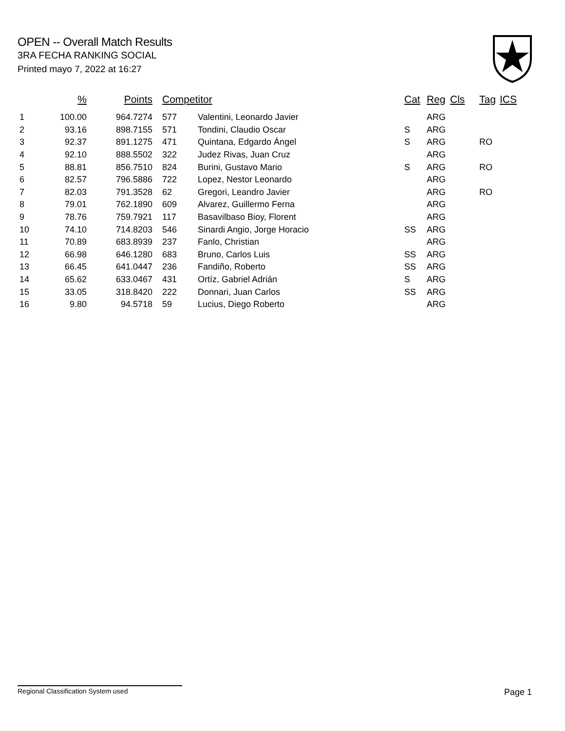OPEN -- Overall Match Results
3RA FECHA RANKING SOCIAL
Printed mayo 7, 2022 at 16:27
| | % | Points | Competitor | | Cat | Reg | Cls | Tag | ICS |
| --- | --- | --- | --- | --- | --- | --- | --- | --- | --- |
| 1 | 100.00 | 964.7274 | 577 | Valentini, Leonardo Javier | | ARG | | | |
| 2 | 93.16 | 898.7155 | 571 | Tondini, Claudio Oscar | S | ARG | | | |
| 3 | 92.37 | 891.1275 | 471 | Quintana, Edgardo Ángel | S | ARG | | RO | |
| 4 | 92.10 | 888.5502 | 322 | Judez Rivas, Juan Cruz | | ARG | | | |
| 5 | 88.81 | 856.7510 | 824 | Burini, Gustavo Mario | S | ARG | | RO | |
| 6 | 82.57 | 796.5886 | 722 | Lopez, Nestor Leonardo | | ARG | | | |
| 7 | 82.03 | 791.3528 | 62 | Gregori, Leandro Javier | | ARG | | RO | |
| 8 | 79.01 | 762.1890 | 609 | Alvarez, Guillermo Ferna | | ARG | | | |
| 9 | 78.76 | 759.7921 | 117 | Basavilbaso Bioy, Florent | | ARG | | | |
| 10 | 74.10 | 714.8203 | 546 | Sinardi Angio, Jorge Horacio | SS | ARG | | | |
| 11 | 70.89 | 683.8939 | 237 | Fanlo, Christian | | ARG | | | |
| 12 | 66.98 | 646.1280 | 683 | Bruno, Carlos Luis | SS | ARG | | | |
| 13 | 66.45 | 641.0447 | 236 | Fandiño, Roberto | SS | ARG | | | |
| 14 | 65.62 | 633.0467 | 431 | Ortíz, Gabriel Adrián | S | ARG | | | |
| 15 | 33.05 | 318.8420 | 222 | Donnari, Juan Carlos | SS | ARG | | | |
| 16 | 9.80 | 94.5718 | 59 | Lucius, Diego Roberto | | ARG | | | |
Regional Classification System used Page 1